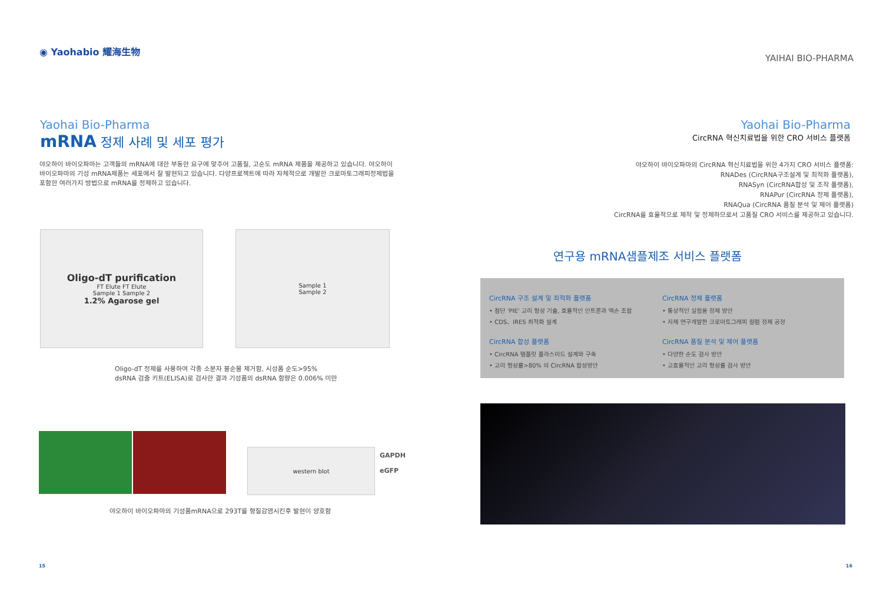◉ Yaohabio 耀海生物
Yaohai Bio-Pharma
mRNA 정제 사례 및 세포 평가
야오하이 바이오파마는 고객들의 mRNA에 대한 부동한 요구에 맞추어 고품질, 고순도 mRNA 제품을 제공하고 있습니다. 야오하이 바이오파마의 기성 mRNA제품는 세포에서 잘 발현되고 있습니다. 다양프로젝트에 따라 자체적으로 개발한 크로마토그래피정제법을 포함한 여러가지 방법으로 mRNA를 정제하고 있습니다.
Oligo-dT purification
FT Elute FT Elute
Sample 1 Sample 2
1.2% Agarose gel
Sample 1
Sample 2
Oligo-dT 정제를 사용하여 각종 소분자 불순물 제거함, 시성폼 순도>95%
dsRNA 검출 키트(ELISA)로 검사한 결과 기성품의 dsRNA 함량은 0.006% 미만
western blot
GAPDH
eGFP
야오하이 바이오파마의 기성품mRNA으로 293T를 형질감염시킨후 발현이 양호함
15
YAIHAI BIO-PHARMA
Yaohai Bio-Pharma
CircRNA 혁신치료법을 위한 CRO 서비스 플랫폼
야오하이 바이오파마의 CircRNA 혁신치료법을 위한 4가지 CRO 서비스 플랫폼:
RNADes (CircRNA구조설계 및 최적화 플랫폼),
RNASyn (CircRNA합성 및 조작 플랫폼),
RNAPur (CircRNA 정제 플랫폼),
RNAQua (CircRNA 품질 분석 및 제어 플랫폼)
CircRNA를 효율적으로 제작 및 정제하므로서 고품질 CRO 서비스를 제공하고 있습니다.
연구용 mRNA샘플제조 서비스 플랫폼
CircRNA 구조 설계 및 최적화 플랫폼
• 첨단 'PIE' 고리 형성 기술, 효율적인 인트론과 엑손 조합
• CDS、IRES 최적화 설계
CircRNA 정제 플랫폼
• 통상적인 실험용 정제 방안
• 자체 연구개발한 크로마토그래피 컬럼 정제 공정
CircRNA 합성 플랫폼
• CircRNA 템플릿 플라스미드 설계와 구축
• 고리 형성률>80% 의 CircRNA 합성방안
CircRNA 품질 분석 및 제어 플랫폼
• 다양한 순도 검사 방안
• 고효율적인 고리 형성률 검사 방안
16